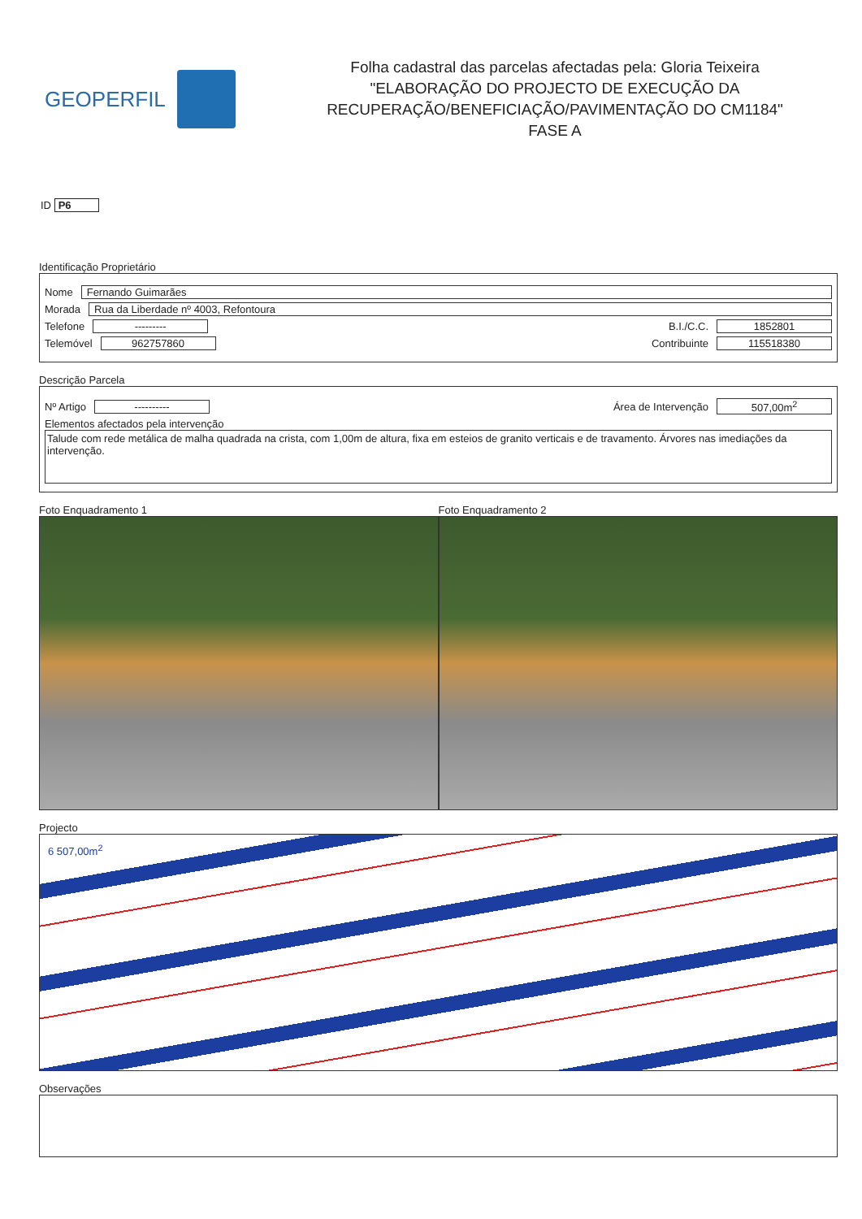GEOPERFIL
Folha cadastral das parcelas afectadas pela: Gloria Teixeira
"ELABORAÇÃO DO PROJECTO DE EXECUÇÃO DA
RECUPERAÇÃO/BENEFICIAÇÃO/PAVIMENTAÇÃO DO CM1184"
FASE A
ID P6
Identificação Proprietário
Nome Fernando Guimarães
Morada Rua da Liberdade nº 4003, Refontoura
Telefone --------- B.I./C.C. 1852801
Telemóvel 962757860 Contribuinte 115518380
Descrição Parcela
Nº Artigo ---------- Área de Intervenção 507,00m<sup>2</sup>
Elementos afectados pela intervenção
Talude com rede metálica de malha quadrada na crista, com 1,00m de altura, fixa em esteios de granito verticais e de travamento. Árvores nas imediações da intervenção.
Foto Enquadramento 1 Foto Enquadramento 2
Projecto
6 507,00m<sup>2</sup>
Observações